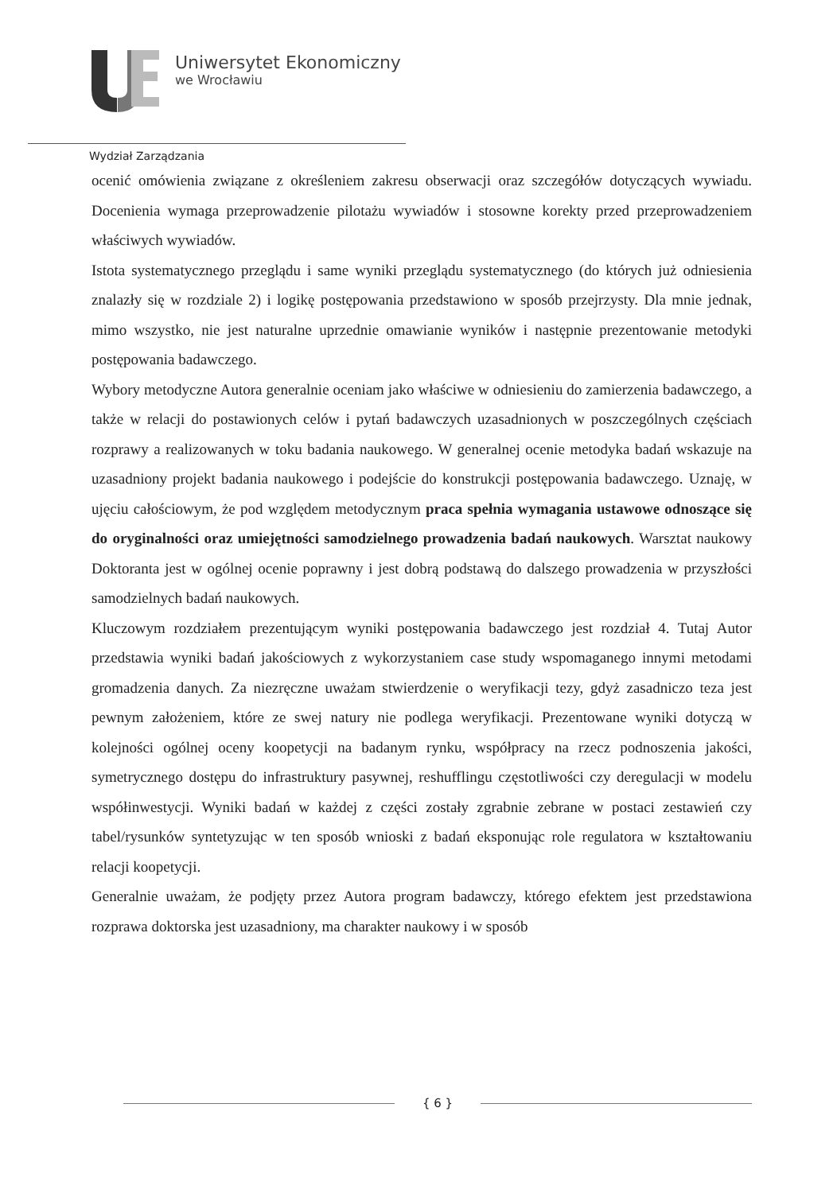Uniwersytet Ekonomiczny
we Wrocławiu
Wydział Zarządzania
ocenić omówienia związane z określeniem zakresu obserwacji oraz szczegółów dotyczących wywiadu. Docenienia wymaga przeprowadzenie pilotażu wywiadów i stosowne korekty przed przeprowadzeniem właściwych wywiadów.
Istota systematycznego przeglądu i same wyniki przeglądu systematycznego (do których już odniesienia znalazły się w rozdziale 2) i logikę postępowania przedstawiono w sposób przejrzysty. Dla mnie jednak, mimo wszystko, nie jest naturalne uprzednie omawianie wyników i następnie prezentowanie metodyki postępowania badawczego.
Wybory metodyczne Autora generalnie oceniam jako właściwe w odniesieniu do zamierzenia badawczego, a także w relacji do postawionych celów i pytań badawczych uzasadnionych w poszczególnych częściach rozprawy a realizowanych w toku badania naukowego. W generalnej ocenie metodyka badań wskazuje na uzasadniony projekt badania naukowego i podejście do konstrukcji postępowania badawczego. Uznaję, w ujęciu całościowym, że pod względem metodycznym praca spełnia wymagania ustawowe odnoszące się do oryginalności oraz umiejętności samodzielnego prowadzenia badań naukowych. Warsztat naukowy Doktoranta jest w ogólnej ocenie poprawny i jest dobrą podstawą do dalszego prowadzenia w przyszłości samodzielnych badań naukowych.
Kluczowym rozdziałem prezentującym wyniki postępowania badawczego jest rozdział 4. Tutaj Autor przedstawia wyniki badań jakościowych z wykorzystaniem case study wspomaganego innymi metodami gromadzenia danych. Za niezręczne uważam stwierdzenie o weryfikacji tezy, gdyż zasadniczo teza jest pewnym założeniem, które ze swej natury nie podlega weryfikacji. Prezentowane wyniki dotyczą w kolejności ogólnej oceny koopetycji na badanym rynku, współpracy na rzecz podnoszenia jakości, symetrycznego dostępu do infrastruktury pasywnej, reshufflingu częstotliwości czy deregulacji w modelu współinwestycji. Wyniki badań w każdej z części zostały zgrabnie zebrane w postaci zestawień czy tabel/rysunków syntetyzując w ten sposób wnioski z badań eksponując role regulatora w kształtowaniu relacji koopetycji.
Generalnie uważam, że podjęty przez Autora program badawczy, którego efektem jest przedstawiona rozprawa doktorska jest uzasadniony, ma charakter naukowy i w sposób
{ 6 }